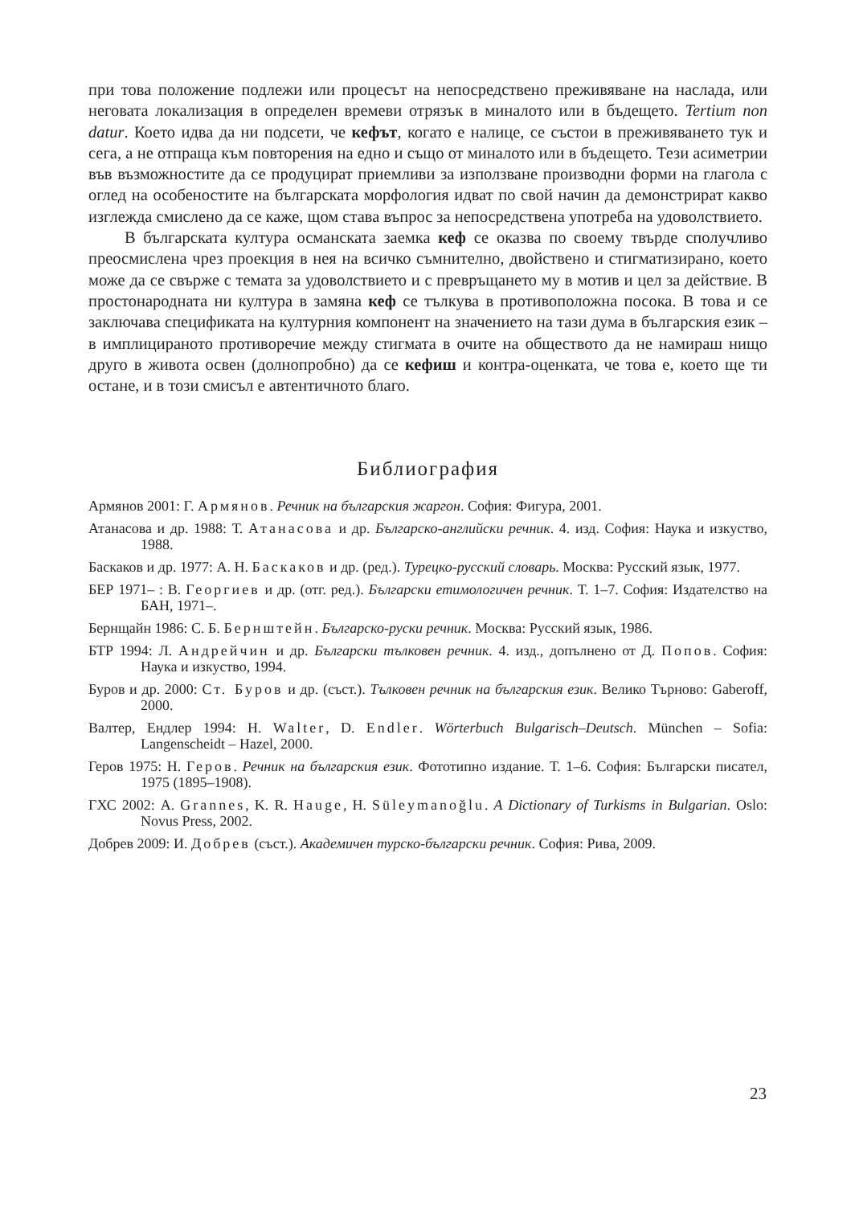при това положение подлежи или процесът на непосредствено преживяване на наслада, или неговата локализация в определен времеви отрязък в миналото или в бъдещето. Tertium non datur. Което идва да ни подсети, че кефът, когато е налице, се състои в преживяването тук и сега, а не отпраща към повторения на едно и също от миналото или в бъдещето. Тези асиметрии във възможностите да се продуцират приемливи за използване производни форми на глагола с оглед на особеностите на българската морфология идват по свой начин да демонстрират какво изглежда смислено да се каже, щом става въпрос за непосредствена употреба на удоволствието.
В българската култура османската заемка кеф се оказва по своему твърде сполучливо преосмислена чрез проекция в нея на всичко съмнително, двойствено и стигматизирано, което може да се свърже с темата за удоволствието и с превръщането му в мотив и цел за действие. В простонародната ни култура в замяна кеф се тълкува в противоположна посока. В това и се заключава спецификата на културния компонент на значението на тази дума в българския език – в имплицираното противоречие между стигмата в очите на обществото да не намираш нищо друго в живота освен (долнопробно) да се кефиш и контра-оценката, че това е, което ще ти остане, и в този смисъл е автентичното благо.
Библиография
Армянов 2001: Г. Армянов. Речник на българския жаргон. София: Фигура, 2001.
Атанасова и др. 1988: Т. Атанасова и др. Българско-английски речник. 4. изд. София: Наука и изкуство, 1988.
Баскаков и др. 1977: А. Н. Баскаков и др. (ред.). Турецко-русский словарь. Москва: Русский язык, 1977.
БЕР 1971– : В. Георгиев и др. (отг. ред.). Български етимологичен речник. Т. 1–7. София: Издателство на БАН, 1971–.
Бернщайн 1986: С. Б. Бернштейн. Българско-руски речник. Москва: Русский язык, 1986.
БТР 1994: Л. Андрейчин и др. Български тълковен речник. 4. изд., допълнено от Д. Попов. София: Наука и изкуство, 1994.
Буров и др. 2000: Ст. Буров и др. (съст.). Тълковен речник на българския език. Велико Търново: Gaberoff, 2000.
Валтер, Ендлер 1994: H. Walter, D. Endler. Wörterbuch Bulgarisch–Deutsch. München – Sofia: Langenscheidt – Hazel, 2000.
Геров 1975: Н. Геров. Речник на българския език. Фототипно издание. Т. 1–6. София: Български писател, 1975 (1895–1908).
ГХС 2002: A. Grannes, K. R. Hauge, H. Süleymanoğlu. A Dictionary of Turkisms in Bulgarian. Oslo: Novus Press, 2002.
Добрев 2009: И. Добрев (съст.). Академичен турско-български речник. София: Рива, 2009.
23